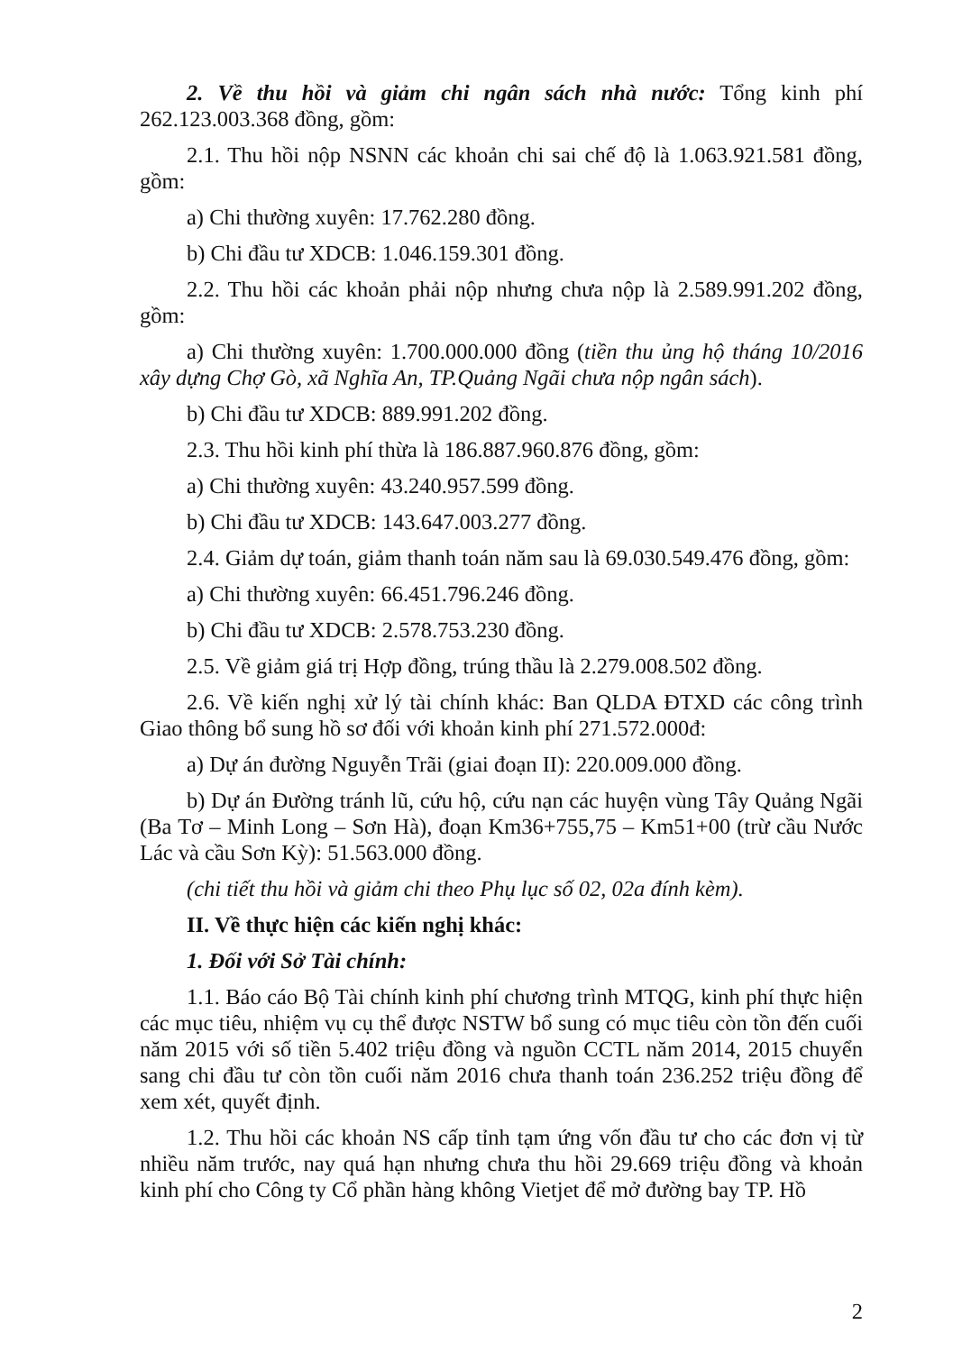2. Về thu hồi và giảm chi ngân sách nhà nước: Tổng kinh phí 262.123.003.368 đồng, gồm:
2.1. Thu hồi nộp NSNN các khoản chi sai chế độ là 1.063.921.581 đồng, gồm:
a) Chi thường xuyên: 17.762.280 đồng.
b) Chi đầu tư XDCB: 1.046.159.301 đồng.
2.2. Thu hồi các khoản phải nộp nhưng chưa nộp là 2.589.991.202 đồng, gồm:
a) Chi thường xuyên: 1.700.000.000 đồng (tiền thu ủng hộ tháng 10/2016 xây dựng Chợ Gò, xã Nghĩa An, TP.Quảng Ngãi chưa nộp ngân sách).
b) Chi đầu tư XDCB: 889.991.202 đồng.
2.3. Thu hồi kinh phí thừa là 186.887.960.876 đồng, gồm:
a) Chi thường xuyên: 43.240.957.599 đồng.
b) Chi đầu tư XDCB: 143.647.003.277 đồng.
2.4. Giảm dự toán, giảm thanh toán năm sau là 69.030.549.476 đồng, gồm:
a) Chi thường xuyên: 66.451.796.246 đồng.
b) Chi đầu tư XDCB: 2.578.753.230 đồng.
2.5. Về giảm giá trị Hợp đồng, trúng thầu là 2.279.008.502 đồng.
2.6. Về kiến nghị xử lý tài chính khác: Ban QLDA ĐTXD các công trình Giao thông bổ sung hồ sơ đối với khoản kinh phí 271.572.000đ:
a) Dự án đường Nguyễn Trãi (giai đoạn II): 220.009.000 đồng.
b) Dự án Đường tránh lũ, cứu hộ, cứu nạn các huyện vùng Tây Quảng Ngãi (Ba Tơ – Minh Long – Sơn Hà), đoạn Km36+755,75 – Km51+00 (trừ cầu Nước Lác và cầu Sơn Kỳ): 51.563.000 đồng.
(chi tiết thu hồi và giảm chi theo Phụ lục số 02, 02a đính kèm).
II. Về thực hiện các kiến nghị khác:
1. Đối với Sở Tài chính:
1.1. Báo cáo Bộ Tài chính kinh phí chương trình MTQG, kinh phí thực hiện các mục tiêu, nhiệm vụ cụ thể được NSTW bổ sung có mục tiêu còn tồn đến cuối năm 2015 với số tiền 5.402 triệu đồng và nguồn CCTL năm 2014, 2015 chuyển sang chi đầu tư còn tồn cuối năm 2016 chưa thanh toán 236.252 triệu đồng để xem xét, quyết định.
1.2. Thu hồi các khoản NS cấp tỉnh tạm ứng vốn đầu tư cho các đơn vị từ nhiều năm trước, nay quá hạn nhưng chưa thu hồi 29.669 triệu đồng và khoản kinh phí cho Công ty Cổ phần hàng không Vietjet để mở đường bay TP. Hồ
2